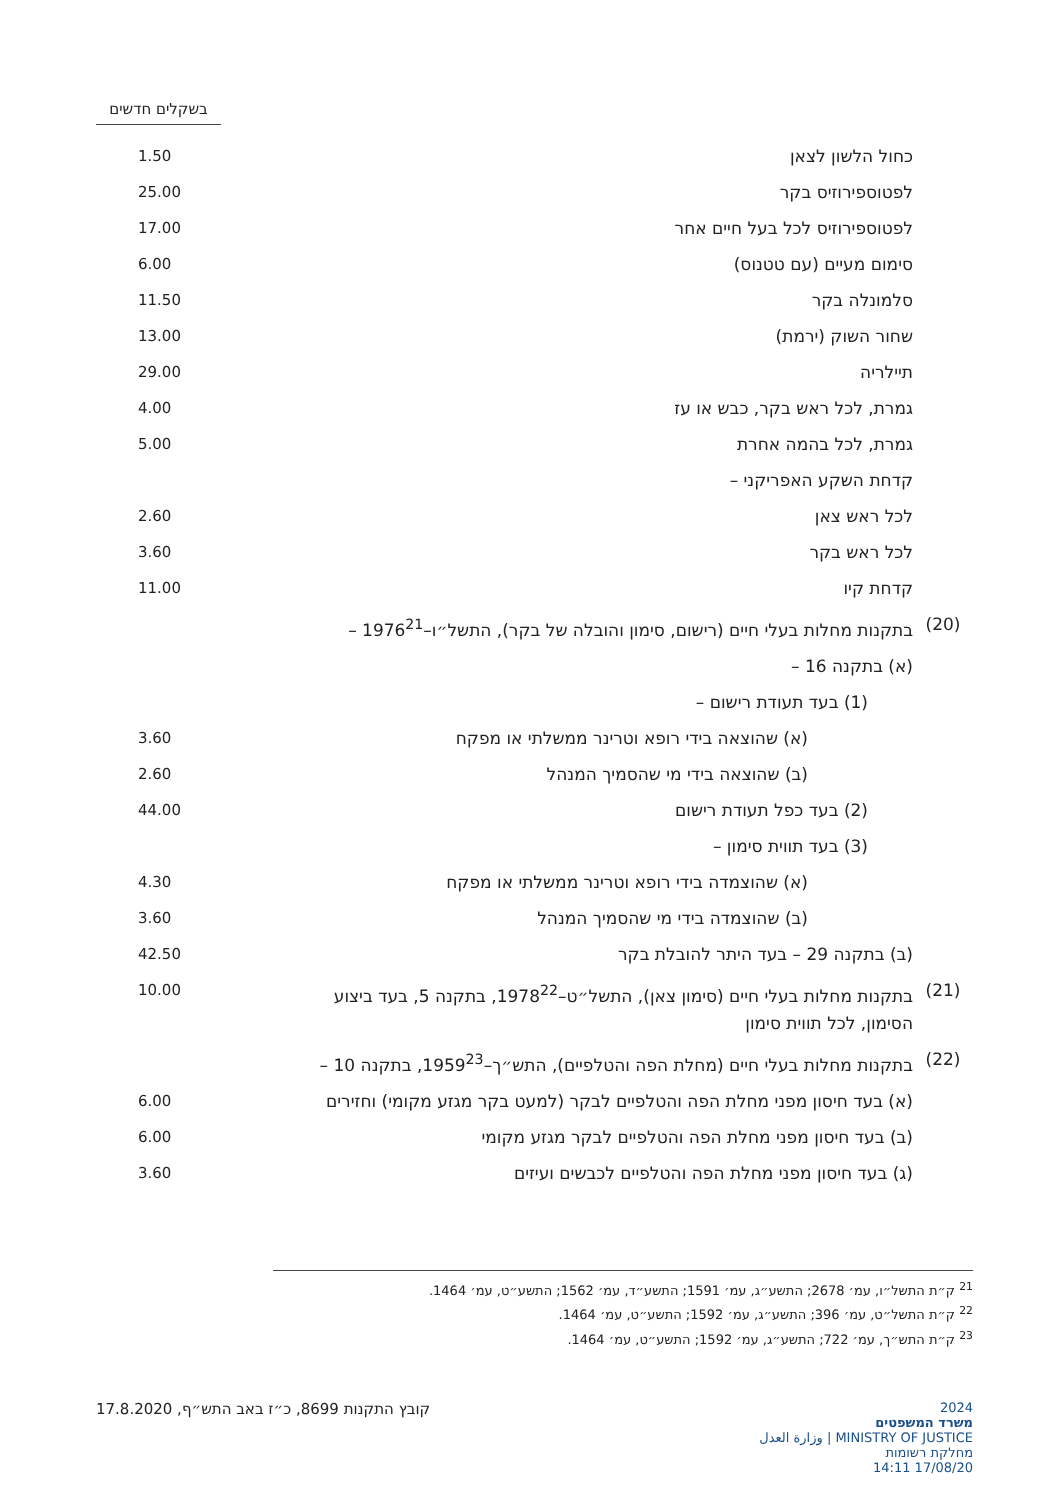בשקלים חדשים
| | כחול הלשון לצאן | 1.50 |
| | לפטוספירוזיס בקר | 25.00 |
| | לפטוספירוזיס לכל בעל חיים אחר | 17.00 |
| | סימום מעיים (עם טטנוס) | 6.00 |
| | סלמונלה בקר | 11.50 |
| | שחור השוק (ירמת) | 13.00 |
| | תיילריה | 29.00 |
| | גמרת, לכל ראש בקר, כבש או עז | 4.00 |
| | גמרת, לכל בהמה אחרת | 5.00 |
| | קדחת השקע האפריקני – | |
| | לכל ראש צאן | 2.60 |
| | לכל ראש בקר | 3.60 |
| | קדחת קיו | 11.00 |
| (20) | בתקנות מחלות בעלי חיים (רישום, סימון והובלה של בקר), התשל״ו–1976<sup>21</sup> – | |
| | (א) בתקנה 16 – | |
| | (1) בעד תעודת רישום – | |
| | (א) שהוצאה בידי רופא וטרינר ממשלתי או מפקח | 3.60 |
| | (ב) שהוצאה בידי מי שהסמיך המנהל | 2.60 |
| | (2) בעד כפל תעודת רישום | 44.00 |
| | (3) בעד תווית סימון – | |
| | (א) שהוצמדה בידי רופא וטרינר ממשלתי או מפקח | 4.30 |
| | (ב) שהוצמדה בידי מי שהסמיך המנהל | 3.60 |
| | (ב) בתקנה 29 – בעד היתר להובלת בקר | 42.50 |
| (21) | בתקנות מחלות בעלי חיים (סימון צאן), התשל״ט–1978<sup>22</sup>, בתקנה 5, בעד ביצוע הסימון, לכל תווית סימון | 10.00 |
| (22) | בתקנות מחלות בעלי חיים (מחלת הפה והטלפיים), התש״ך–1959<sup>23</sup>, בתקנה 10 – | |
| | (א) בעד חיסון מפני מחלת הפה והטלפיים לבקר (למעט בקר מגזע מקומי) וחזירים | 6.00 |
| | (ב) בעד חיסון מפני מחלת הפה והטלפיים לבקר מגזע מקומי | 6.00 |
| | (ג) בעד חיסון מפני מחלת הפה והטלפיים לכבשים ועיזים | 3.60 |
<sup>21</sup> ק״ת התשל״ו, עמ׳ 2678; התשע״ג, עמ׳ 1591; התשע״ד, עמ׳ 1562; התשע״ט, עמ׳ 1464.
<sup>22</sup> ק״ת התשל״ט, עמ׳ 396; התשע״ג, עמ׳ 1592; התשע״ט, עמ׳ 1464.
<sup>23</sup> ק״ת התש״ך, עמ׳ 722; התשע״ג, עמ׳ 1592; התשע״ט, עמ׳ 1464.
קובץ התקנות 8699, כ״ז באב התש״ף, 17.8.2020
2024
משרד המשפטים
MINISTRY OF JUSTICE | وزارة العدل
מחלקת רשומות
17/08/20 14:11